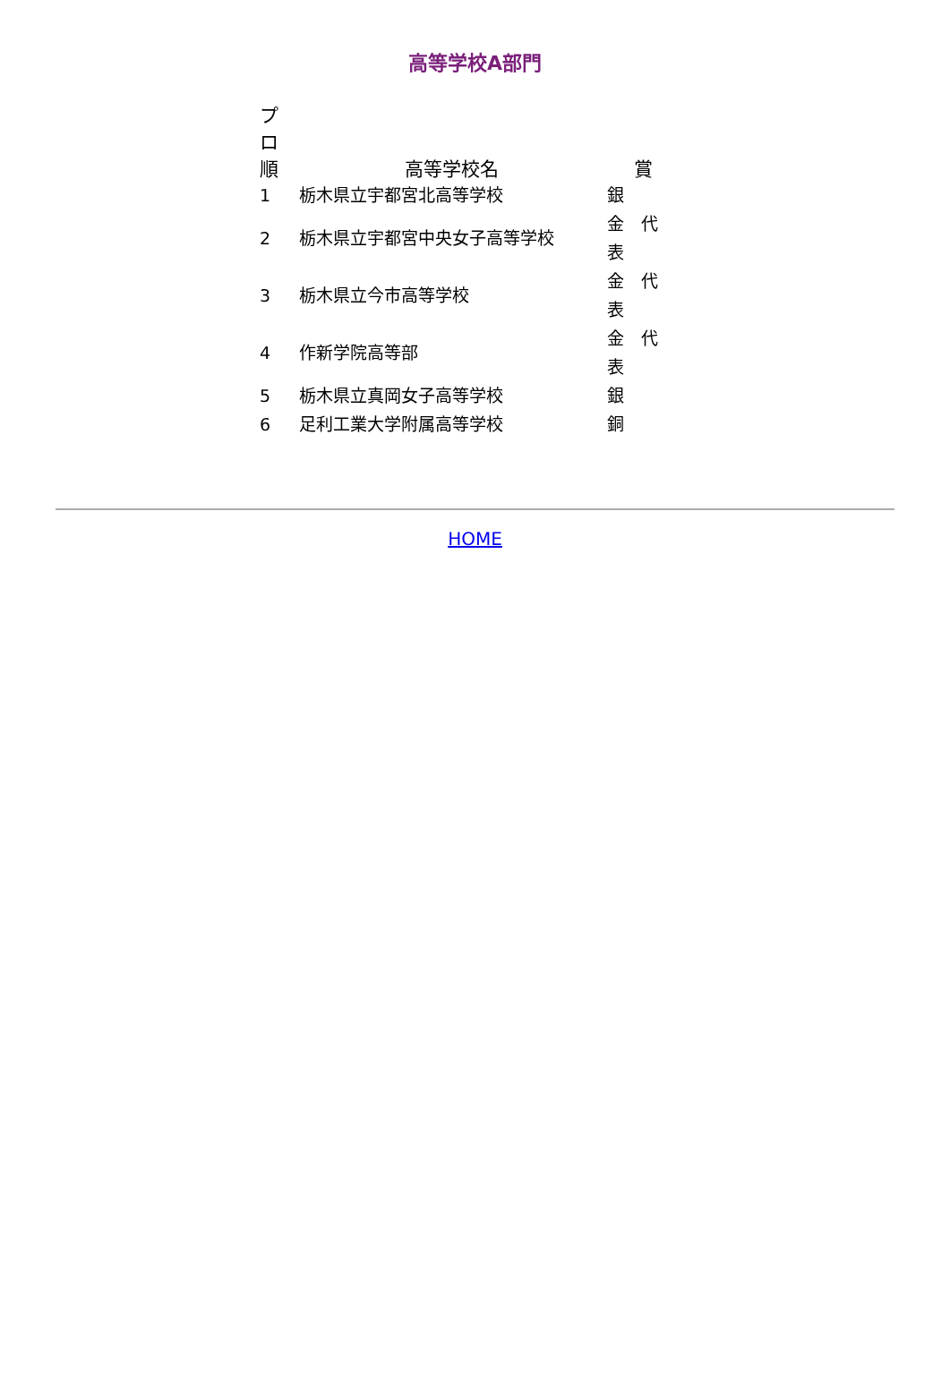高等学校A部門
| プロ 順 | 高等学校名 | 賞 |
| --- | --- | --- |
| 1 | 栃木県立宇都宮北高等学校 | 銀 |
| 2 | 栃木県立宇都宮中央女子高等学校 | 金 代 表 |
| 3 | 栃木県立今市高等学校 | 金 代 表 |
| 4 | 作新学院高等部 | 金 代 表 |
| 5 | 栃木県立真岡女子高等学校 | 銀 |
| 6 | 足利工業大学附属高等学校 | 銅 |
HOME